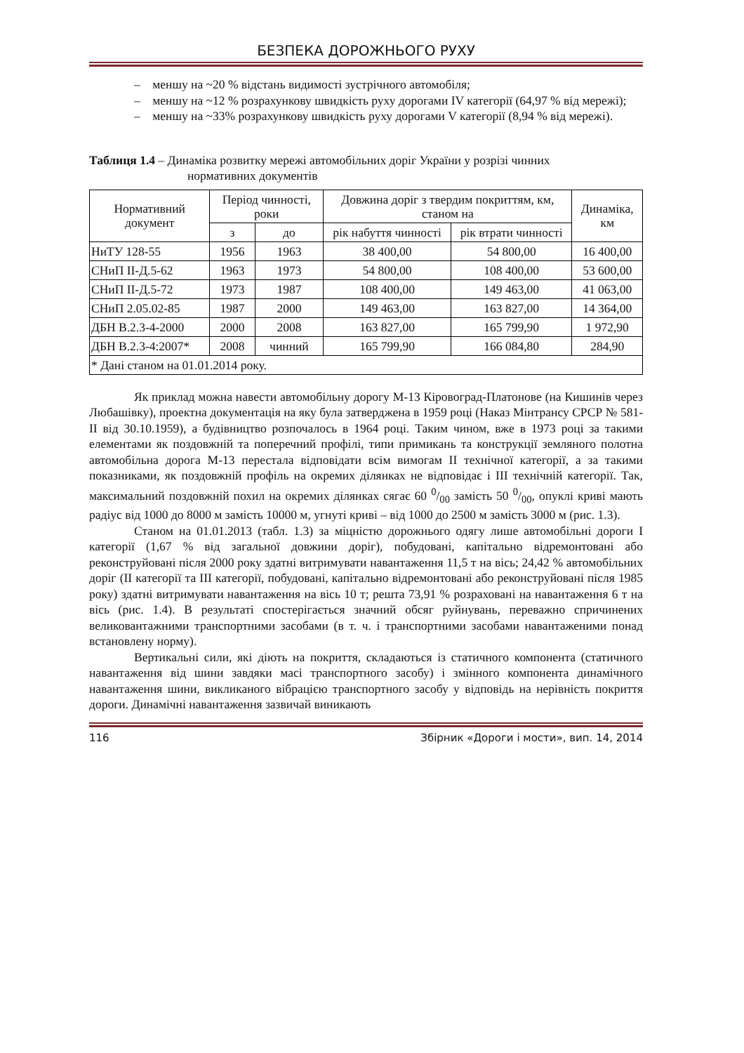БЕЗПЕКА ДОРОЖНЬОГО РУХУ
– меншу на ~20 % відстань видимості зустрічного автомобіля;
– меншу на ~12 % розрахункову швидкість руху дорогами IV категорії (64,97 % від мережі);
– меншу на ~33% розрахункову швидкість руху дорогами V категорії (8,94 % від мережі).
Таблиця 1.4 – Динаміка розвитку мережі автомобільних доріг України у розрізі чинних
нормативних документів
| Нормативний документ | Період чинності, роки | | Довжина доріг з твердим покриттям, км, станом на | | Динаміка, км |
| --- | --- | --- | --- | --- | --- |
| | з | до | рік набуття чинності | рік втрати чинності | |
| НиТУ 128-55 | 1956 | 1963 | 38 400,00 | 54 800,00 | 16 400,00 |
| СНиП II-Д.5-62 | 1963 | 1973 | 54 800,00 | 108 400,00 | 53 600,00 |
| СНиП II-Д.5-72 | 1973 | 1987 | 108 400,00 | 149 463,00 | 41 063,00 |
| СНиП 2.05.02-85 | 1987 | 2000 | 149 463,00 | 163 827,00 | 14 364,00 |
| ДБН В.2.3-4-2000 | 2000 | 2008 | 163 827,00 | 165 799,90 | 1 972,90 |
| ДБН В.2.3-4:2007* | 2008 | чинний | 165 799,90 | 166 084,80 | 284,90 |
| * Дані станом на 01.01.2014 року. | | | | | |
Як приклад можна навести автомобільну дорогу М-13 Кіровоград-Платонове (на Кишинів через Любашівку), проектна документація на яку була затверджена в 1959 році (Наказ Мінтрансу СРСР № 581-II від 30.10.1959), а будівництво розпочалось в 1964 році. Таким чином, вже в 1973 році за такими елементами як поздовжній та поперечний профілі, типи примикань та конструкції земляного полотна автомобільна дорога М-13 перестала відповідати всім вимогам II технічної категорії, а за такими показниками, як поздовжній профіль на окремих ділянках не відповідає і III технічній категорії. Так, максимальний поздовжній похил на окремих ділянках сягає 60 0/00 замість 50 0/00, опуклі криві мають радіус від 1000 до 8000 м замість 10000 м, угнуті криві – від 1000 до 2500 м замість 3000 м (рис. 1.3).
Станом на 01.01.2013 (табл. 1.3) за міцністю дорожнього одягу лише автомобільні дороги I категорії (1,67 % від загальної довжини доріг), побудовані, капітально відремонтовані або реконструйовані після 2000 року здатні витримувати навантаження 11,5 т на вісь; 24,42 % автомобільних доріг (II категорії та III категорії, побудовані, капітально відремонтовані або реконструйовані після 1985 року) здатні витримувати навантаження на вісь 10 т; решта 73,91 % розраховані на навантаження 6 т на вісь (рис. 1.4). В результаті спостерігається значний обсяг руйнувань, переважно спричинених великовантажними транспортними засобами (в т. ч. і транспортними засобами навантаженими понад встановлену норму).
Вертикальні сили, які діють на покриття, складаються із статичного компонента (статичного навантаження від шини завдяки масі транспортного засобу) і змінного компонента динамічного навантаження шини, викликаного вібрацією транспортного засобу у відповідь на нерівність покриття дороги. Динамічні навантаження зазвичай виникають
116 Збірник «Дороги і мости», вип. 14, 2014